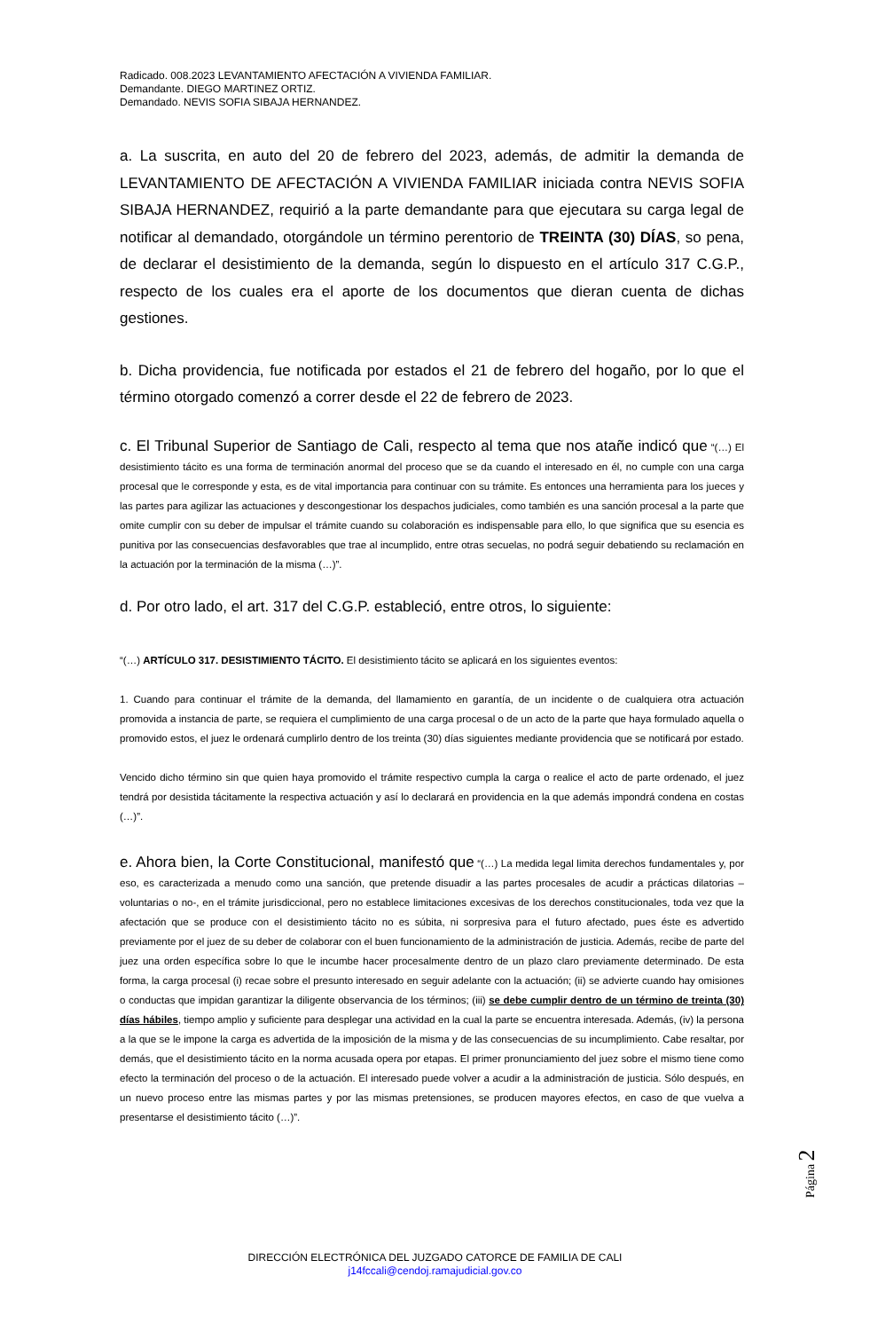Radicado. 008.2023 LEVANTAMIENTO AFECTACIÓN A VIVIENDA FAMILIAR.
Demandante. DIEGO MARTINEZ ORTIZ.
Demandado. NEVIS SOFIA SIBAJA HERNANDEZ.
a. La suscrita, en auto del 20 de febrero del 2023, además, de admitir la demanda de LEVANTAMIENTO DE AFECTACIÓN A VIVIENDA FAMILIAR iniciada contra NEVIS SOFIA SIBAJA HERNANDEZ, requirió a la parte demandante para que ejecutara su carga legal de notificar al demandado, otorgándole un término perentorio de TREINTA (30) DÍAS, so pena, de declarar el desistimiento de la demanda, según lo dispuesto en el artículo 317 C.G.P., respecto de los cuales era el aporte de los documentos que dieran cuenta de dichas gestiones.
b. Dicha providencia, fue notificada por estados el 21 de febrero del hogaño, por lo que el término otorgado comenzó a correr desde el 22 de febrero de 2023.
c. El Tribunal Superior de Santiago de Cali, respecto al tema que nos atañe indicó que “(…) El desistimiento tácito es una forma de terminación anormal del proceso que se da cuando el interesado en él, no cumple con una carga procesal que le corresponde y esta, es de vital importancia para continuar con su trámite. Es entonces una herramienta para los jueces y las partes para agilizar las actuaciones y descongestionar los despachos judiciales, como también es una sanción procesal a la parte que omite cumplir con su deber de impulsar el trámite cuando su colaboración es indispensable para ello, lo que significa que su esencia es punitiva por las consecuencias desfavorables que trae al incumplido, entre otras secuelas, no podrá seguir debatiendo su reclamación en la actuación por la terminación de la misma (…)”.
d. Por otro lado, el art. 317 del C.G.P. estableció, entre otros, lo siguiente:
“(…) ARTÍCULO 317. DESISTIMIENTO TÁCITO. El desistimiento tácito se aplicará en los siguientes eventos:
1. Cuando para continuar el trámite de la demanda, del llamamiento en garantía, de un incidente o de cualquiera otra actuación promovida a instancia de parte, se requiera el cumplimiento de una carga procesal o de un acto de la parte que haya formulado aquella o promovido estos, el juez le ordenará cumplirlo dentro de los treinta (30) días siguientes mediante providencia que se notificará por estado.
Vencido dicho término sin que quien haya promovido el trámite respectivo cumpla la carga o realice el acto de parte ordenado, el juez tendrá por desistida tácitamente la respectiva actuación y así lo declarará en providencia en la que además impondrá condena en costas (…)”.
e. Ahora bien, la Corte Constitucional, manifestó que “(…) La medida legal limita derechos fundamentales y, por eso, es caracterizada a menudo como una sanción, que pretende disuadir a las partes procesales de acudir a prácticas dilatorias –voluntarias o no-, en el trámite jurisdiccional, pero no establece limitaciones excesivas de los derechos constitucionales, toda vez que la afectación que se produce con el desistimiento tácito no es súbita, ni sorpresiva para el futuro afectado, pues éste es advertido previamente por el juez de su deber de colaborar con el buen funcionamiento de la administración de justicia. Además, recibe de parte del juez una orden específica sobre lo que le incumbe hacer procesalmente dentro de un plazo claro previamente determinado. De esta forma, la carga procesal (i) recae sobre el presunto interesado en seguir adelante con la actuación; (ii) se advierte cuando hay omisiones o conductas que impidan garantizar la diligente observancia de los términos; (iii) se debe cumplir dentro de un término de treinta (30) días hábiles, tiempo amplio y suficiente para desplegar una actividad en la cual la parte se encuentra interesada. Además, (iv) la persona a la que se le impone la carga es advertida de la imposición de la misma y de las consecuencias de su incumplimiento. Cabe resaltar, por demás, que el desistimiento tácito en la norma acusada opera por etapas. El primer pronunciamiento del juez sobre el mismo tiene como efecto la terminación del proceso o de la actuación. El interesado puede volver a acudir a la administración de justicia. Sólo después, en un nuevo proceso entre las mismas partes y por las mismas pretensiones, se producen mayores efectos, en caso de que vuelva a presentarse el desistimiento tácito (…)”.
Página 2
DIRECCIÓN ELECTRÓNICA DEL JUZGADO CATORCE DE FAMILIA DE CALI
j14fccali@cendoj.ramajudicial.gov.co